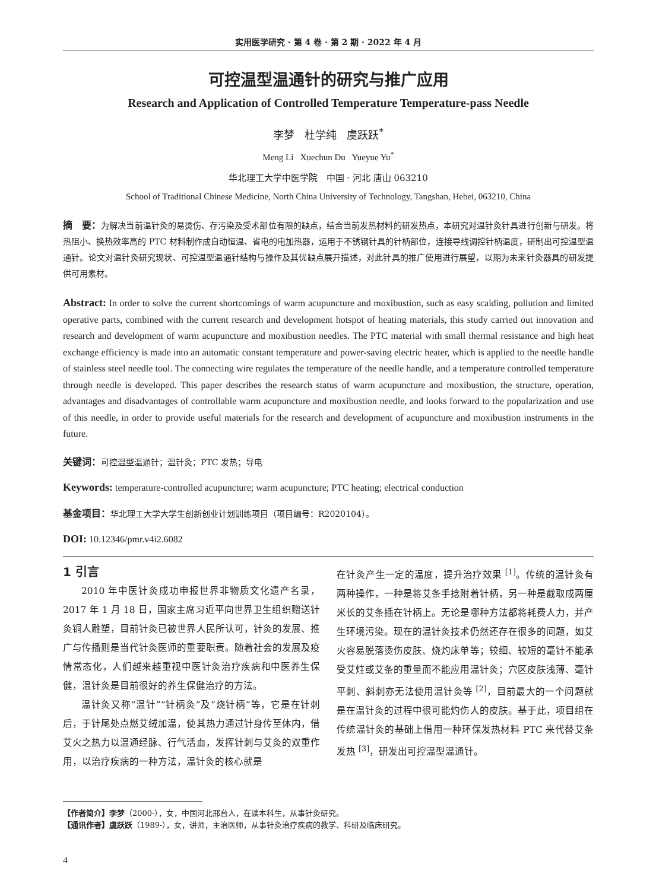实用医学研究 · 第 4 卷 · 第 2 期 · 2022 年 4 月
可控温型温通针的研究与推广应用
Research and Application of Controlled Temperature Temperature-pass Needle
李梦 杜学纯 虞跃跃<sup>*</sup>
Meng Li Xuechun Du Yueyue Yu<sup>*</sup>
华北理工大学中医学院 中国 · 河北 唐山 063210
School of Traditional Chinese Medicine, North China University of Technology, Tangshan, Hebei, 063210, China
摘　要：为解决当前温针灸的易烫伤、存污染及受术部位有限的缺点，结合当前发热材料的研发热点，本研究对温针灸针具进行创新与研发。将热阻小、换热效率高的 PTC 材料制作成自动恒温、省电的电加热器，运用于不锈钢针具的针柄部位，连接导线调控针柄温度，研制出可控温型温通针。论文对温针灸研究现状、可控温型温通针结构与操作及其优缺点展开描述，对此针具的推广使用进行展望，以期为未来针灸器具的研发提供可用素材。
Abstract: In order to solve the current shortcomings of warm acupuncture and moxibustion, such as easy scalding, pollution and limited operative parts, combined with the current research and development hotspot of heating materials, this study carried out innovation and research and development of warm acupuncture and moxibustion needles. The PTC material with small thermal resistance and high heat exchange efficiency is made into an automatic constant temperature and power-saving electric heater, which is applied to the needle handle of stainless steel needle tool. The connecting wire regulates the temperature of the needle handle, and a temperature controlled temperature through needle is developed. This paper describes the research status of warm acupuncture and moxibustion, the structure, operation, advantages and disadvantages of controllable warm acupuncture and moxibustion needle, and looks forward to the popularization and use of this needle, in order to provide useful materials for the research and development of acupuncture and moxibustion instruments in the future.
关键词：可控温型温通针；温针灸；PTC 发热；导电
Keywords: temperature-controlled acupuncture; warm acupuncture; PTC heating; electrical conduction
基金项目：华北理工大学大学生创新创业计划训练项目（项目编号：R2020104）。
DOI: 10.12346/pmr.v4i2.6082
1 引言
2010 年中医针灸成功申报世界非物质文化遗产名录，2017 年 1 月 18 日，国家主席习近平向世界卫生组织赠送针灸铜人雕塑，目前针灸已被世界人民所认可，针灸的发展、推广与传播则是当代针灸医师的重要职责。随着社会的发展及疫情常态化，人们越来越重视中医针灸治疗疾病和中医养生保健，温针灸是目前很好的养生保健治疗的方法。
温针灸又称“温针”“针柄灸”及“烧针柄”等，它是在针刺后，于针尾处点燃艾绒加温，使其热力通过针身传至体内，借艾火之热力以温通经脉、行气活血，发挥针刺与艾灸的双重作用，以治疗疾病的一种方法，温针灸的核心就是
在针灸产生一定的温度，提升治疗效果 <sup>[1]</sup>。传统的温针灸有两种操作，一种是将艾条手捻附着针柄，另一种是截取成两厘米长的艾条插在针柄上。无论是哪种方法都将耗费人力，并产生环境污染。现在的温针灸技术仍然还存在很多的问题，如艾火容易脱落烫伤皮肤、烧灼床单等；较细、较短的毫针不能承受艾炷或艾条的重量而不能应用温针灸；穴区皮肤浅薄、毫针平刺、斜刺亦无法使用温针灸等 <sup>[2]</sup>，目前最大的一个问题就是在温针灸的过程中很可能灼伤人的皮肤。基于此，项目组在传统温针灸的基础上借用一种环保发热材料 PTC 来代替艾条发热 <sup>[3]</sup>，研发出可控温型温通针。
【作者简介】李梦（2000-），女，中国河北邢台人，在读本科生，从事针灸研究。
【通讯作者】虞跃跃（1989-），女，讲师，主治医师，从事针灸治疗疾病的教学、科研及临床研究。
4